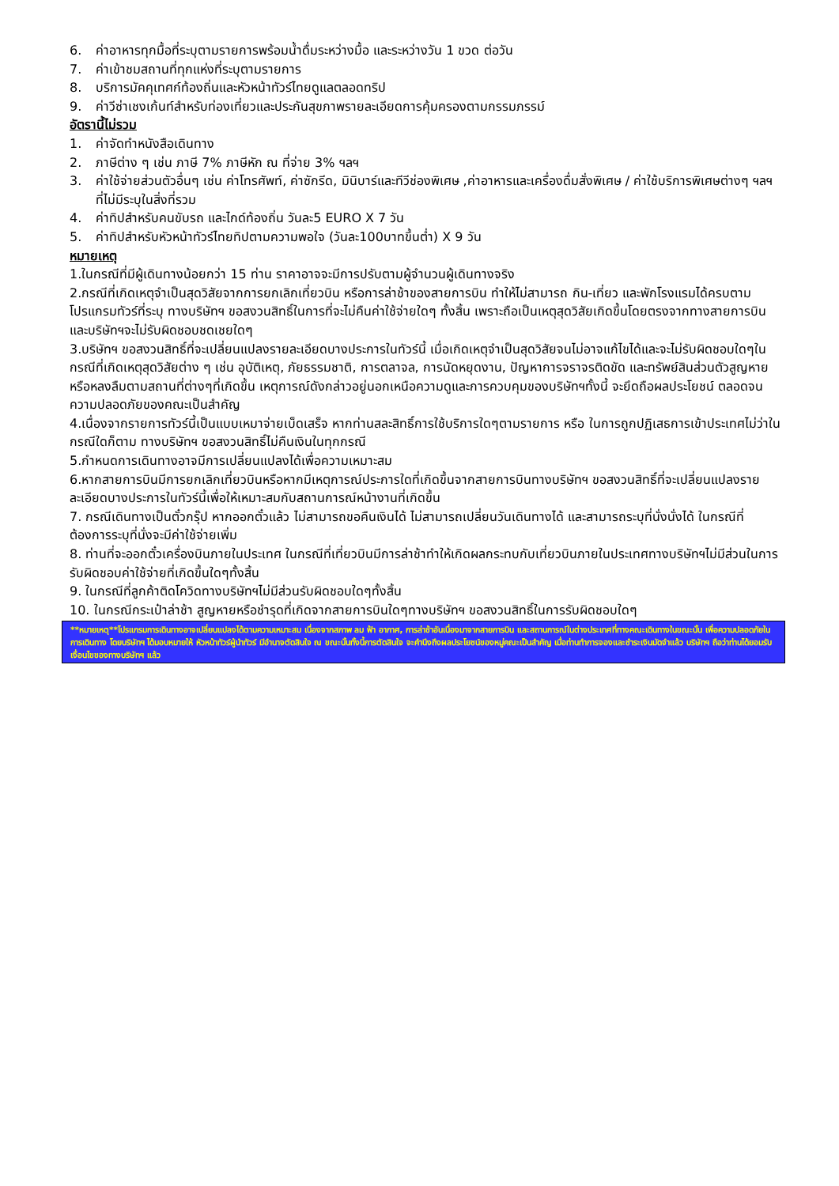6. ค่าอาหารทุกมื้อที่ระบุตามรายการพร้อมน้ำดื่มระหว่างมื้อ และระหว่างวัน 1 ขวด ต่อวัน
7. ค่าเข้าชมสถานที่ทุกแห่งที่ระบุตามรายการ
8. บริการมัคคุเทศก์ท้องถิ่นและหัวหน้าทัวร์ไทยดูแลตลอดทริป
9. ค่าวีซ่าเชงเก้นท์สำหรับท่องเที่ยวและประกันสุขภาพรายละเอียดการคุ้มครองตามกรรมภรรม์
อัตรานี้ไม่รวม
1. ค่าจัดทำหนังสือเดินทาง
2. ภาษีต่าง ๆ เช่น ภาษี 7% ภาษีหัก ณ ที่จ่าย 3% ฯลฯ
3. ค่าใช้จ่ายส่วนตัวอื่นๆ เช่น ค่าโทรศัพท์, ค่าซักรีด, มินิบาร์และทีวีช่องพิเศษ ,ค่าอาหารและเครื่องดื่มสั่งพิเศษ / ค่าใช้บริการพิเศษต่างๆ ฯลฯ ที่ไม่มีระบุในสิ่งที่รวม
4. ค่าทิปสำหรับคนขับรถ และไกด์ท้องถิ่น วันละ5 EURO X 7 วัน
5. ค่าทิปสำหรับหัวหน้าทัวร์ไทยทิปตามความพอใจ (วันละ100บาทขึ้นต่ำ) X 9 วัน
หมายเหตุ
1.ในกรณีที่มีผู้เดินทางน้อยกว่า 15 ท่าน ราคาอาจจะมีการปรับตามผู้จำนวนผู้เดินทางจริง
2.กรณีที่เกิดเหตุจำเป็นสุดวิสัยจากการยกเลิกเที่ยวบิน หรือการล่าช้าของสายการบิน ทำให้ไม่สามารถ กิน-เที่ยว และพักโรงแรมได้ครบตามโปรแกรมทัวร์ที่ระบุ ทางบริษัทฯ ขอสงวนสิทธิ์ในการที่จะไม่คืนค่าใช้จ่ายใดๆ ทั้งสิ้น เพราะถือเป็นเหตุสุดวิสัยเกิดขึ้นโดยตรงจากทางสายการบิน และบริษัทฯจะไม่รับผิดชอบชดเชยใดๆ
3.บริษัทฯ ขอสงวนสิทธิ์ที่จะเปลี่ยนแปลงรายละเอียดบางประการในทัวร์นี้ เมื่อเกิดเหตุจำเป็นสุดวิสัยจนไม่อาจแก้ไขได้และจะไม่รับผิดชอบใดๆในกรณีที่เกิดเหตุสุดวิสัยต่าง ๆ เช่น อุบัติเหตุ, ภัยธรรมชาติ, การตลาจล, การนัดหยุดงาน, ปัญหาการจราจรติดขัด และทรัพย์สินส่วนตัวสูญหาย หรือหลงลืมตามสถานที่ต่างๆที่เกิดขึ้น เหตุการณ์ดังกล่าวอยู่นอกเหนือความดูและการควบคุมของบริษัทฯทั้งนี้ จะยึดถือผลประโยชน์ ตลอดจนความปลอดภัยของคณะเป็นสำคัญ
4.เนื่องจากรายการทัวร์นี้เป็นแบบเหมาจ่ายเบ็ดเสร็จ หากท่านสละสิทธิ์การใช้บริการใดๆตามรายการ หรือ ในการถูกปฏิเสธการเข้าประเทศไม่ว่าในกรณีใดก็ตาม ทางบริษัทฯ ขอสงวนสิทธิ์ไม่คืนเงินในทุกกรณี
5.กำหนดการเดินทางอาจมีการเปลี่ยนแปลงได้เพื่อความเหมาะสม
6.หากสายการบินมีการยกเลิกเที่ยวบินหรือหากมีเหตุการณ์ประการใดที่เกิดขึ้นจากสายการบินทางบริษัทฯ ขอสงวนสิทธิ์ที่จะเปลี่ยนแปลงรายละเอียดบางประการในทัวร์นี้เพื่อให้เหมาะสมกับสถานการณ์หน้างานที่เกิดขึ้น
7. กรณีเดินทางเป็นตั๋วกรุ๊ป หากออกตั๋วแล้ว ไม่สามารถขอคืนเงินได้ ไม่สามารถเปลี่ยนวันเดินทางได้ และสามารถระบุที่นั่งนั่งได้ ในกรณีที่ต้องการระบุที่นั่งจะมีค่าใช้จ่ายเพิ่ม
8. ท่านที่จะออกตั๋วเครื่องบินภายในประเทศ ในกรณีที่เที่ยวบินมีการล่าช้าทำให้เกิดผลกระทบกับเที่ยวบินภายในประเทศทางบริษัทฯไม่มีส่วนในการรับผิดชอบค่าใช้จ่ายที่เกิดขึ้นใดๆทั้งสิ้น
9. ในกรณีที่ลูกค้าติดโควิดทางบริษัทฯไม่มีส่วนรับผิดชอบใดๆทั้งสิ้น
10. ในกรณีกระเป๋าล่าช้า สูญหายหรือชำรุดที่เกิดจากสายการบินใดๆทางบริษัทฯ ขอสงวนสิทธิ์ในการรับผิดชอบใดๆ
**หมายเหตุ**โปรแกรมการเดินทางอาจเปลี่ยนแปลงได้ตามความเหมาะสม เนื่องจากสภาพ ลม ฟ้า อากาศ, การล่าช้าอันเนื่องมาจากสายการบิน และสถานการณ์ในต่างประเทศที่ทางคณะเดินทางในขณะนั้น เพื่อความปลอดภัยในการเดินทาง โดยบริษัทฯ ได้มอบหมายให้ หัวหน้าทัวร์ผู้นำทัวร์ มีอำนาจตัดสินใจ ณ ขณะนั้นทั้งนี้การตัดสินใจ จะคำนึงถึงผลประโยชน์ของหมู่คณะเป็นสำคัญ เมื่อท่านทำการจองและชำระเงินมัดจำแล้ว บริษัทฯ ถือว่าท่านได้ยอมรับเงื่อนไขของทางบริษัทฯ แล้ว